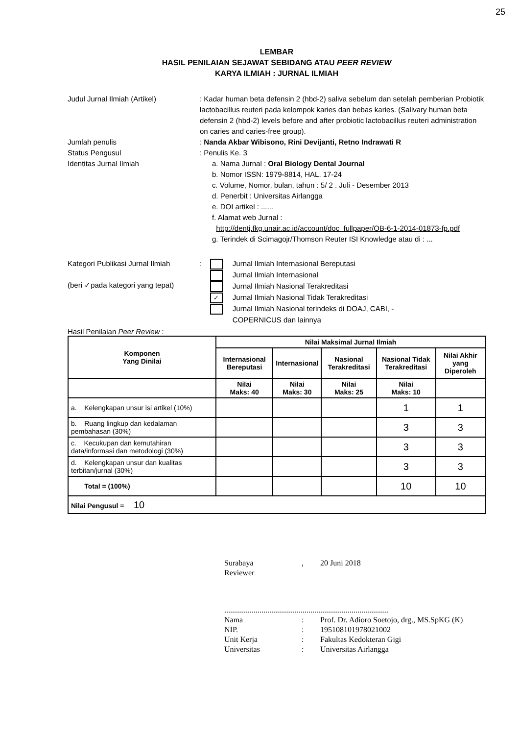25
LEMBAR
HASIL PENILAIAN SEJAWAT SEBIDANG ATAU PEER REVIEW
KARYA ILMIAH : JURNAL ILMIAH
Judul Jurnal Ilmiah (Artikel) : Kadar human beta defensin 2 (hbd-2) saliva sebelum dan setelah pemberian Probiotik lactobacillus reuteri pada kelompok karies dan bebas karies. (Salivary human beta defensin 2 (hbd-2) levels before and after probiotic lactobacillus reuteri administration on caries and caries-free group).
Jumlah penulis : Nanda Akbar Wibisono, Rini Devijanti, Retno Indrawati R
Status Pengusul : Penulis Ke. 3
Identitas Jurnal Ilmiah a. Nama Jurnal : Oral Biology Dental Journal
b. Nomor ISSN: 1979-8814, HAL. 17-24
c. Volume, Nomor, bulan, tahun : 5/ 2 . Juli - Desember 2013
d. Penerbit : Universitas Airlangga
e. DOI artikel : ......
f. Alamat web Jurnal :
http://dentj.fkg.unair.ac.id/account/doc_fullpaper/OB-6-1-2014-01873-fp.pdf
g. Terindek di Scimagojr/Thomson Reuter ISI Knowledge atau di : ...
Kategori Publikasi Jurnal Ilmiah
(beri ✓pada kategori yang tepat)
: Jurnal Ilmiah Internasional Bereputasi
Jurnal Ilmiah Internasional
Jurnal Ilmiah Nasional Terakreditasi
✓ Jurnal Ilmiah Nasional Tidak Terakreditasi
Jurnal Ilmiah Nasional terindeks di DOAJ, CABI, -
COPERNICUS dan lainnya
Hasil Penilaian Peer Review :
| Komponen Yang Dinilai | Nilai Maksimal Jurnal Ilmiah | | | | |
| --- | --- | --- | --- | --- | --- |
| | Internasional Bereputasi | Internasional | Nasional Terakreditasi | Nasional Tidak Terakreditasi | Nilai Akhir yang Diperoleh |
| | Nilai Maks: 40 | Nilai Maks: 30 | Nilai Maks: 25 | Nilai Maks: 10 | |
| a. Kelengkapan unsur isi artikel (10%) | | | | 1 | 1 |
| b. Ruang lingkup dan kedalaman pembahasan (30%) | | | | 3 | 3 |
| c. Kecukupan dan kemutahiran data/informasi dan metodologi (30%) | | | | 3 | 3 |
| d. Kelengkapan unsur dan kualitas terbitan/jurnal (30%) | | | | 3 | 3 |
| Total = (100%) | | | | 10 | 10 |
| Nilai Pengusul = 10 | | | | | |
| Surabaya | , | 20 Juni 2018 |
| Reviewer | | |
....................................................................................
| Nama | : | Prof. Dr. Adioro Soetojo, drg., MS.SpKG (K) |
| NIP. | : | 195108101978021002 |
| Unit Kerja | : | Fakultas Kedokteran Gigi |
| Universitas | : | Universitas Airlangga |